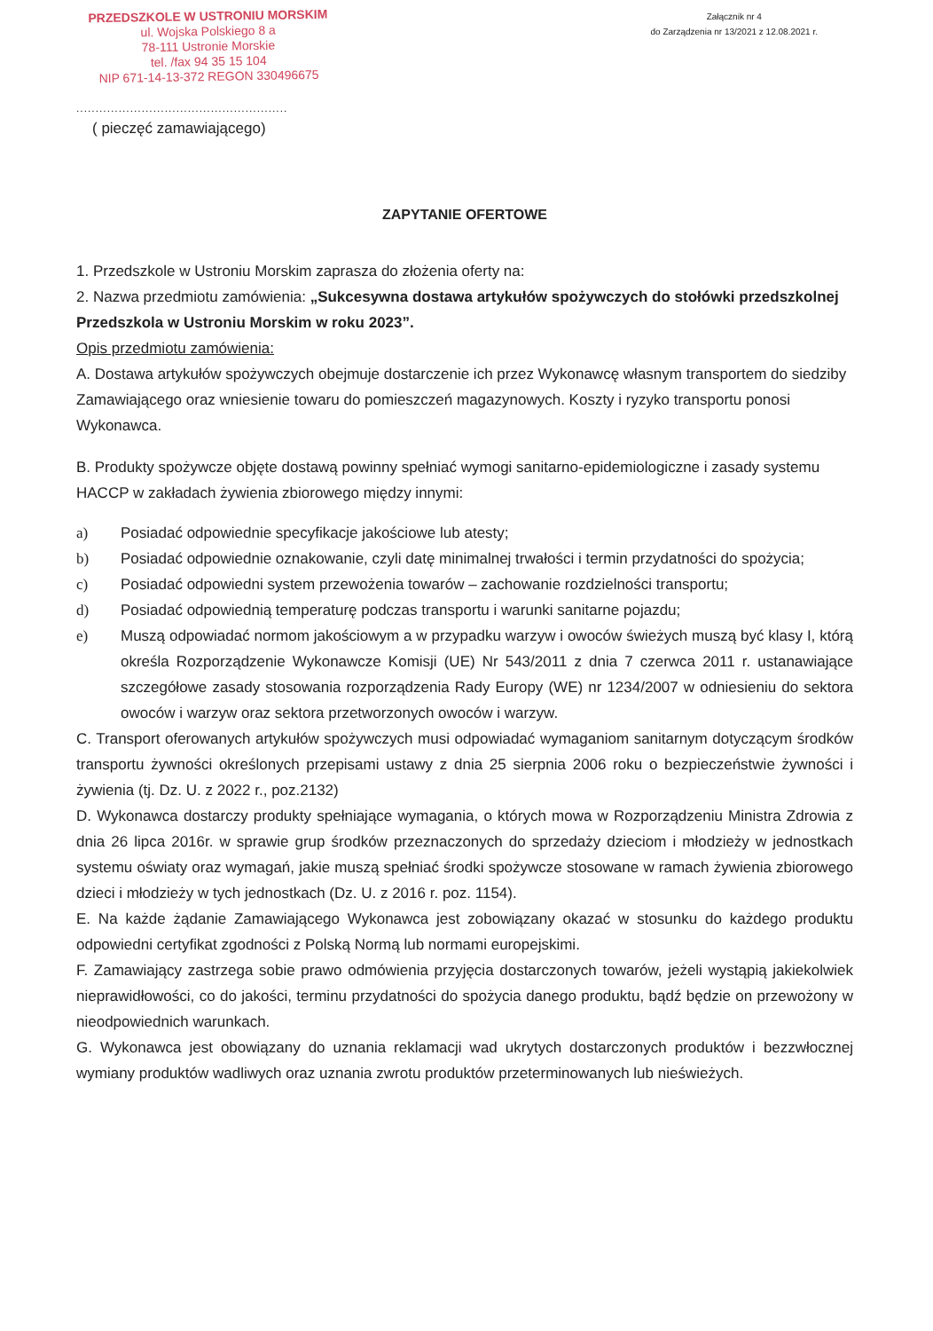PRZEDSZKOLE W USTRONIU MORSKIM
ul. Wojska Polskiego 8 a
78-111 Ustronie Morskie
tel. /fax 94 35 15 104
NIP 671-14-13-372 REGON 330496675
Załącznik nr 4
do Zarządzenia nr 13/2021 z 12.08.2021 r.
.......................................................
( pieczęć zamawiającego)
ZAPYTANIE OFERTOWE
1. Przedszkole w Ustroniu Morskim zaprasza do złożenia oferty na:
2. Nazwa przedmiotu zamówienia: „Sukcesywna dostawa artykułów spożywczych do stołówki przedszkolnej Przedszkola w Ustroniu Morskim w roku 2023”.
Opis przedmiotu zamówienia:
A. Dostawa artykułów spożywczych obejmuje dostarczenie ich przez Wykonawcę własnym transportem do siedziby Zamawiającego oraz wniesienie towaru do pomieszczeń magazynowych. Koszty i ryzyko transportu ponosi Wykonawca.
B. Produkty spożywcze objęte dostawą powinny spełniać wymogi sanitarno-epidemiologiczne i zasady systemu HACCP w zakładach żywienia zbiorowego między innymi:
a) Posiadać odpowiednie specyfikacje jakościowe lub atesty;
b) Posiadać odpowiednie oznakowanie, czyli datę minimalnej trwałości i termin przydatności do spożycia;
c) Posiadać odpowiedni system przewożenia towarów – zachowanie rozdzielności transportu;
d) Posiadać odpowiednią temperaturę podczas transportu i warunki sanitarne pojazdu;
e) Muszą odpowiadać normom jakościowym a w przypadku warzyw i owoców świeżych muszą być klasy I, którą określa Rozporządzenie Wykonawcze Komisji (UE) Nr 543/2011 z dnia 7 czerwca 2011 r. ustanawiające szczegółowe zasady stosowania rozporządzenia Rady Europy (WE) nr 1234/2007 w odniesieniu do sektora owoców i warzyw oraz sektora przetworzonych owoców i warzyw.
C. Transport oferowanych artykułów spożywczych musi odpowiadać wymaganiom sanitarnym dotyczącym środków transportu żywności określonych przepisami ustawy z dnia 25 sierpnia 2006 roku o bezpieczeństwie żywności i żywienia (tj. Dz. U. z 2022 r., poz.2132)
D. Wykonawca dostarczy produkty spełniające wymagania, o których mowa w Rozporządzeniu Ministra Zdrowia z dnia 26 lipca 2016r. w sprawie grup środków przeznaczonych do sprzedaży dzieciom i młodzieży w jednostkach systemu oświaty oraz wymagań, jakie muszą spełniać środki spożywcze stosowane w ramach żywienia zbiorowego dzieci i młodzieży w tych jednostkach (Dz. U. z 2016 r. poz. 1154).
E. Na każde żądanie Zamawiającego Wykonawca jest zobowiązany okazać w stosunku do każdego produktu odpowiedni certyfikat zgodności z Polską Normą lub normami europejskimi.
F. Zamawiający zastrzega sobie prawo odmówienia przyjęcia dostarczonych towarów, jeżeli wystąpią jakiekolwiek nieprawidłowości, co do jakości, terminu przydatności do spożycia danego produktu, bądź będzie on przewożony w nieodpowiednich warunkach.
G. Wykonawca jest obowiązany do uznania reklamacji wad ukrytych dostarczonych produktów i bezzwłocznej wymiany produktów wadliwych oraz uznania zwrotu produktów przeterminowanych lub nieświeżych.